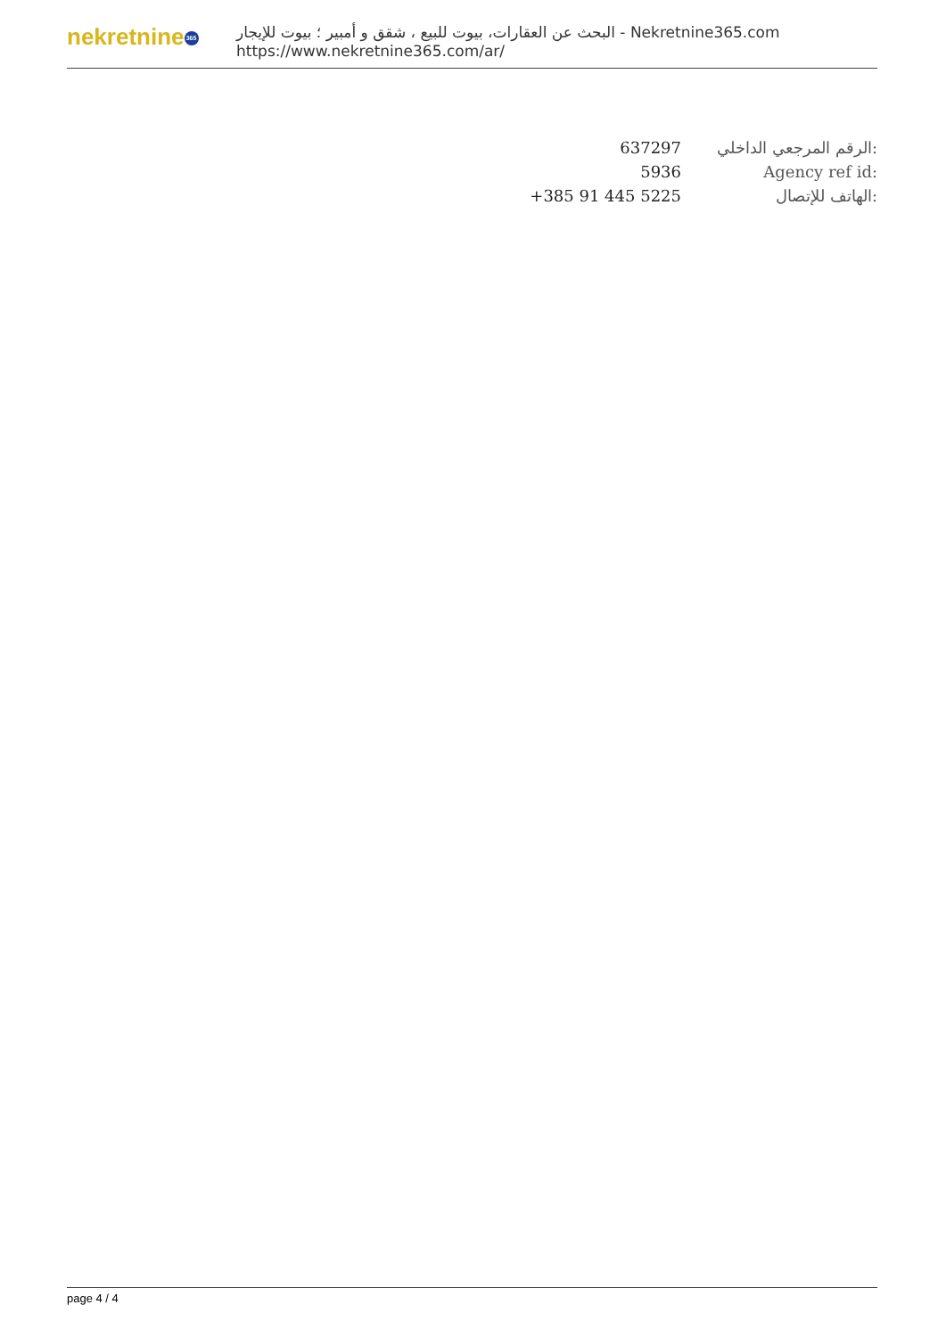nekretnine 365
البحث عن العقارات، بيوت للبيع ، شقق و أمبير ؛ بيوت للإيجار - Nekretnine365.com
https://www.nekretnine365.com/ar/
| 637297 | الرقم المرجعي الداخلي: |
| 5936 | Agency ref id: |
| +385 91 445 5225 | الهاتف للإتصال: |
page 4 / 4